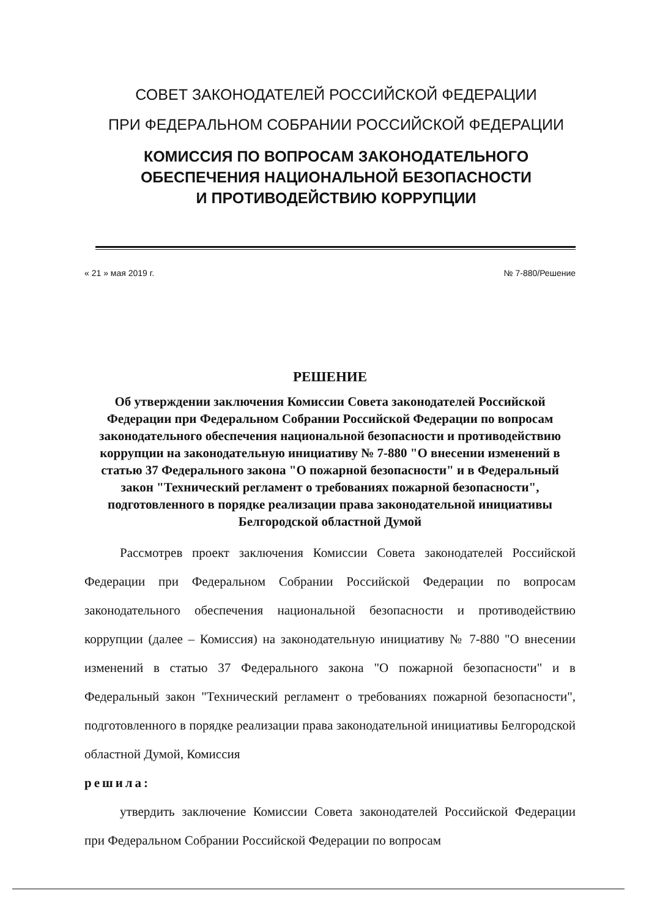СОВЕТ ЗАКОНОДАТЕЛЕЙ РОССИЙСКОЙ ФЕДЕРАЦИИ
ПРИ ФЕДЕРАЛЬНОМ СОБРАНИИ РОССИЙСКОЙ ФЕДЕРАЦИИ
КОМИССИЯ ПО ВОПРОСАМ ЗАКОНОДАТЕЛЬНОГО
ОБЕСПЕЧЕНИЯ НАЦИОНАЛЬНОЙ БЕЗОПАСНОСТИ
И ПРОТИВОДЕЙСТВИЮ КОРРУПЦИИ
« 21 » мая 2019 г. № 7-880/Решение
РЕШЕНИЕ
Об утверждении заключения Комиссии Совета законодателей Российской Федерации при Федеральном Собрании Российской Федерации по вопросам законодательного обеспечения национальной безопасности и противодействию коррупции на законодательную инициативу № 7-880 "О внесении изменений в статью 37 Федерального закона "О пожарной безопасности" и в Федеральный закон "Технический регламент о требованиях пожарной безопасности", подготовленного в порядке реализации права законодательной инициативы Белгородской областной Думой
Рассмотрев проект заключения Комиссии Совета законодателей Российской Федерации при Федеральном Собрании Российской Федерации по вопросам законодательного обеспечения национальной безопасности и противодействию коррупции (далее – Комиссия) на законодательную инициативу № 7-880 "О внесении изменений в статью 37 Федерального закона "О пожарной безопасности" и в Федеральный закон "Технический регламент о требованиях пожарной безопасности", подготовленного в порядке реализации права законодательной инициативы Белгородской областной Думой, Комиссия
решила:
утвердить заключение Комиссии Совета законодателей Российской Федерации при Федеральном Собрании Российской Федерации по вопросам